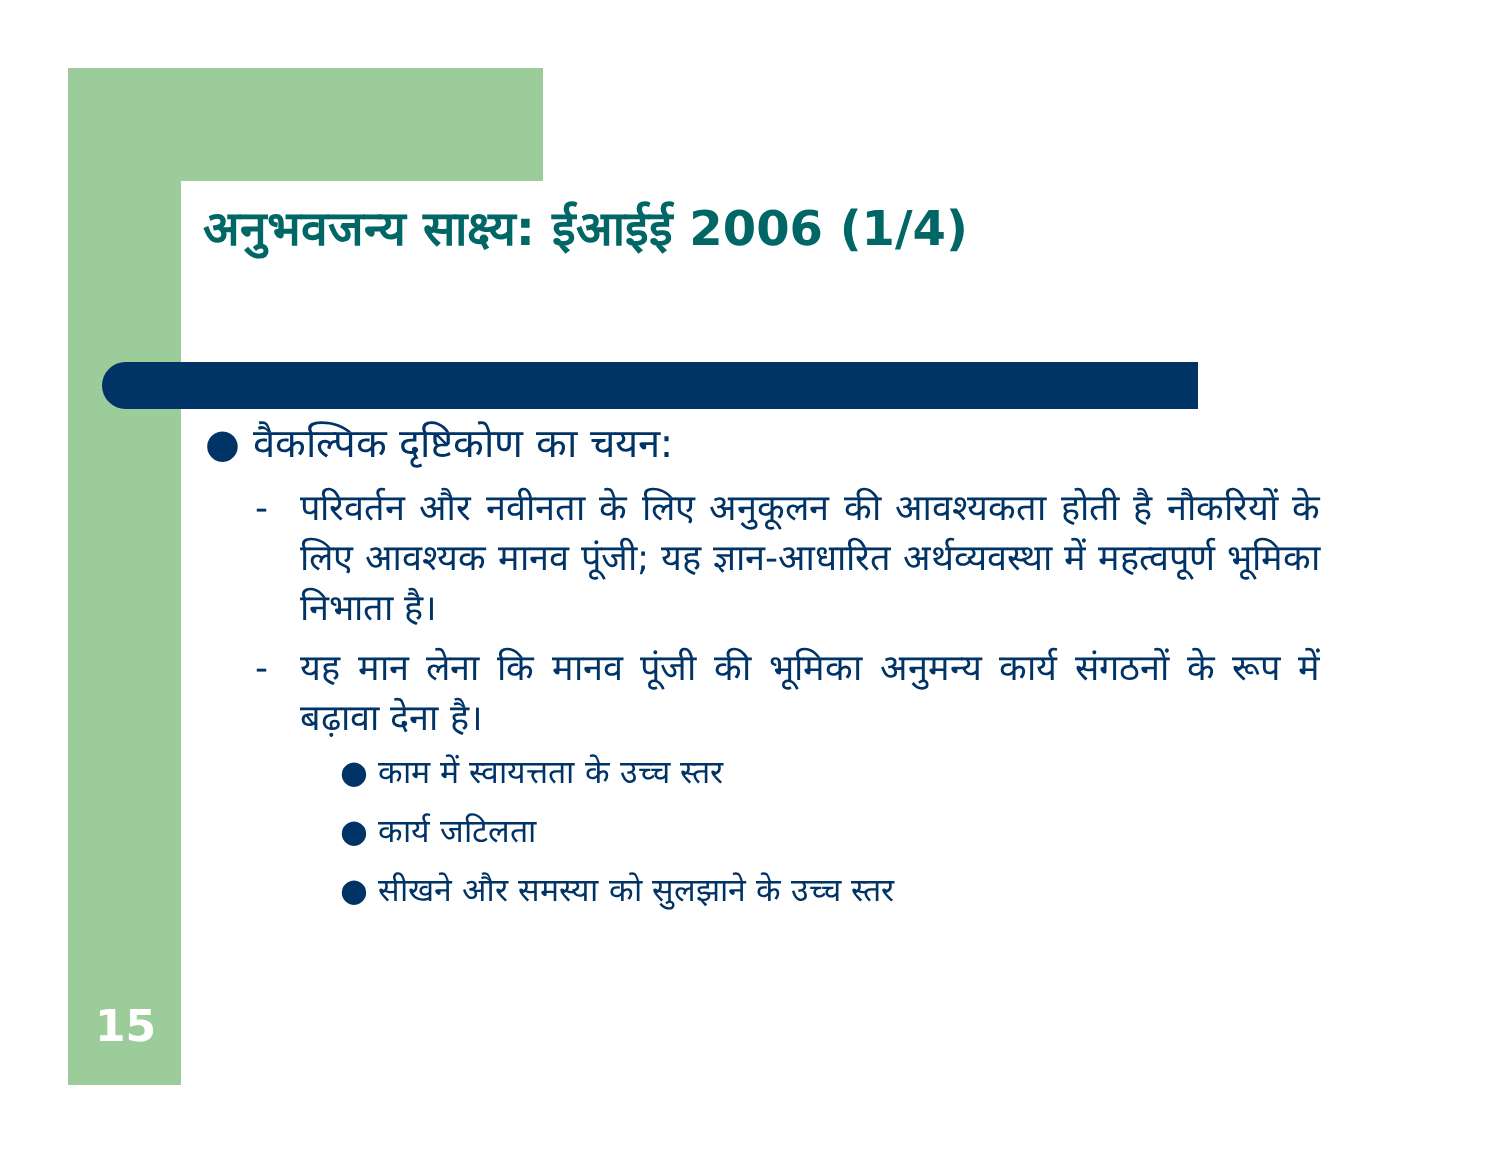अनुभवजन्य साक्ष्य: ईआईई 2006 (1/4)
● वैकल्पिक दृष्टिकोण का चयन:
- परिवर्तन और नवीनता के लिए अनुकूलन की आवश्यकता होती है नौकरियों के लिए आवश्यक मानव पूंजी; यह ज्ञान-आधारित अर्थव्यवस्था में महत्वपूर्ण भूमिका निभाता है।
- यह मान लेना कि मानव पूंजी की भूमिका अनुमन्य कार्य संगठनों के रूप में बढ़ावा देना है।
● काम में स्वायत्तता के उच्च स्तर
● कार्य जटिलता
● सीखने और समस्या को सुलझाने के उच्च स्तर
15